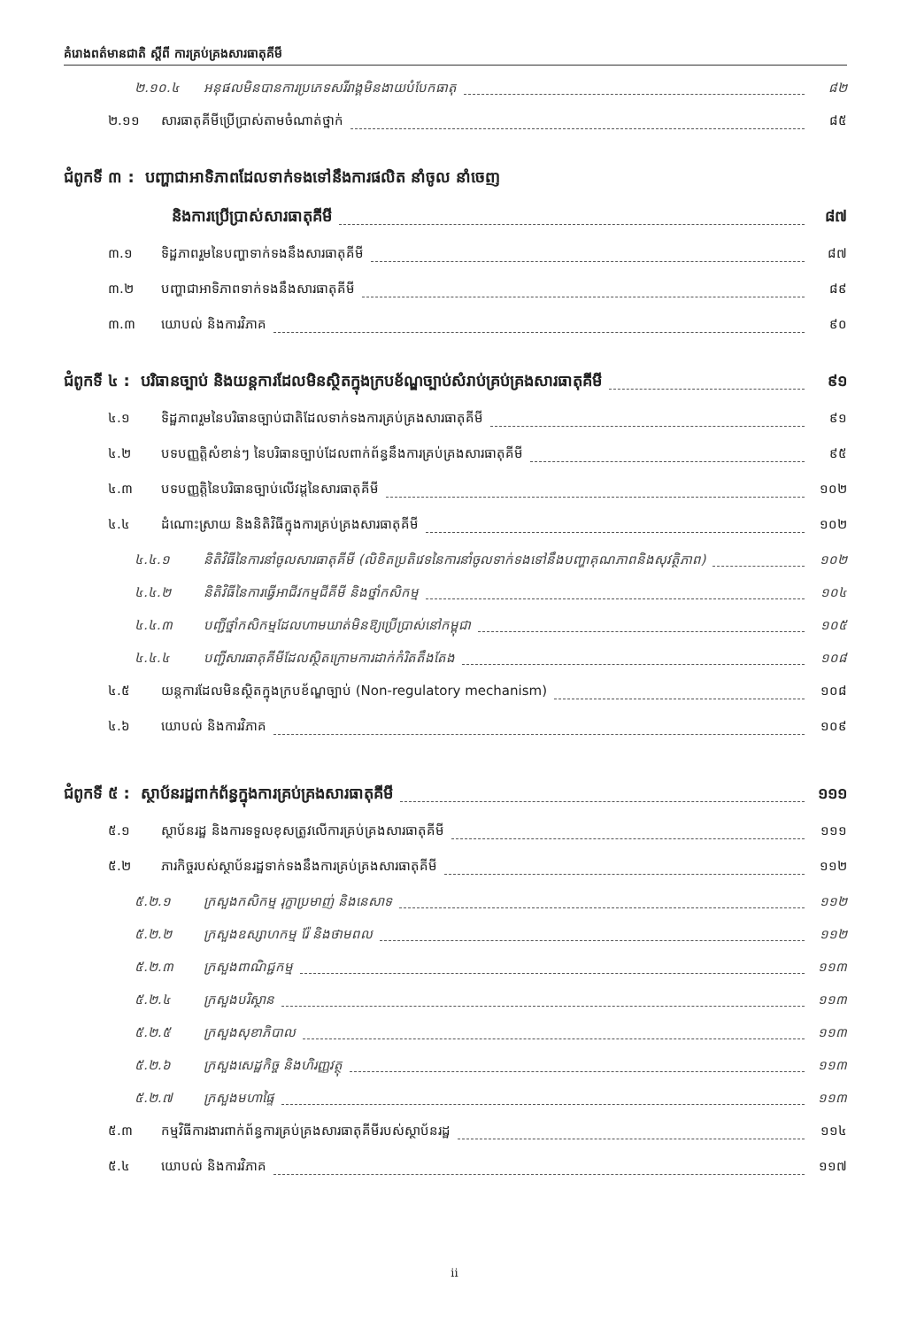គំរោងពត៌មានជាតិ ស្តីពី ការគ្រប់គ្រងសារធាតុគីមី
២.១០.៤ អនុផលមិនបានការប្រភេទសរីរាង្គមិនងាយបំបែកធាតុ ៨២
២.១១ សារធាតុគីមីប្រើប្រាស់តាមចំណាត់ថ្នាក់ ៨៥
ជំពូកទី ៣ : បញ្ហាជាអាទិភាពដែលទាក់ទងទៅនឹងការផលិត នាំចូល នាំចេញ
និងការប្រើប្រាស់សារធាតុគីមី ៨៧
៣.១ ទិដ្ឋភាពរួមនៃបញ្ហាទាក់ទងនឹងសារធាតុគីមី ៨៧
៣.២ បញ្ហាជាអាទិភាពទាក់ទងនឹងសារធាតុគីមី ៨៩
៣.៣ យោបល់ និងការវិភាគ ៩០
ជំពូកទី ៤ : បរិធានច្បាប់ និងយន្តការដែលមិនស្ថិតក្នុងក្របខ័ណ្ឌច្បាប់សំរាប់គ្រប់គ្រងសារធាតុគីមី ៩១
៤.១ ទិដ្ឋភាពរួមនៃបរិធានច្បាប់ជាតិដែលទាក់ទងការគ្រប់គ្រងសារធាតុគីមី ៩១
៤.២ បទបញ្ញត្តិសំខាន់ៗ នៃបរិធានច្បាប់ដែលពាក់ព័ន្ធនឹងការគ្រប់គ្រងសារធាតុគីមី ៩៥
៤.៣ បទបញ្ញត្តិនៃបរិធានច្បាប់លើវដ្តនៃសារធាតុគីមី ១០២
៤.៤ ដំណោះស្រាយ និងនិតិវិធីក្នុងការគ្រប់គ្រងសារធាតុគីមី ១០២
៤.៤.១ និតិវិធីនៃការនាំចូលសារធាតុគីមី (លិខិតប្រតិវេទនៃការនាំចូលទាក់ទងទៅនឹងបញ្ហាគុណភាពនិងសុវត្ថិភាព) ១០២
៤.៤.២ និតិវិធីនៃការធ្វើអាជីវកម្មជីគីមី និងថ្នាំកសិកម្ម ១០៤
៤.៤.៣ បញ្ជីថ្នាំកសិកម្មដែលហាមឃាត់មិនឱ្យប្រើប្រាស់នៅកម្ពុជា ១០៥
៤.៤.៤ បញ្ជីសារធាតុគីមីដែលស្ថិតក្រោមការដាក់កំរិតតឹងតែង ១០៨
៤.៥ យន្តការដែលមិនស្ថិតក្នុងក្របខ័ណ្ឌច្បាប់ (Non-regulatory mechanism) ១០៨
៤.៦ យោបល់ និងការវិភាគ ១០៩
ជំពូកទី ៥ : ស្ថាប័នរដ្ឋពាក់ព័ន្ធក្នុងការគ្រប់គ្រងសារធាតុគីមី ១១១
៥.១ ស្ថាប័នរដ្ឋ និងការទទួលខុសត្រូវលើការគ្រប់គ្រងសារធាតុគីមី ១១១
៥.២ ភារកិច្ចរបស់ស្ថាប័នរដ្ឋទាក់ទងនឹងការគ្រប់គ្រងសារធាតុគីមី ១១២
៥.២.១ ក្រសួងកសិកម្ម រុក្ខាប្រមាញ់ និងនេសាទ ១១២
៥.២.២ ក្រសួងឧស្សាហកម្ម រ៉ែ និងថាមពល ១១២
៥.២.៣ ក្រសួងពាណិជ្ជកម្ម ១១៣
៥.២.៤ ក្រសួងបរិស្ថាន ១១៣
៥.២.៥ ក្រសួងសុខាភិបាល ១១៣
៥.២.៦ ក្រសួងសេដ្ឋកិច្ច និងហិរញ្ញវត្ថុ ១១៣
៥.២.៧ ក្រសួងមហាផ្ទៃ ១១៣
៥.៣ កម្មវិធីការងារពាក់ព័ន្ធការគ្រប់គ្រងសារធាតុគីមីរបស់ស្ថាប័នរដ្ឋ ១១៤
៥.៤ យោបល់ និងការវិភាគ ១១៧
ii